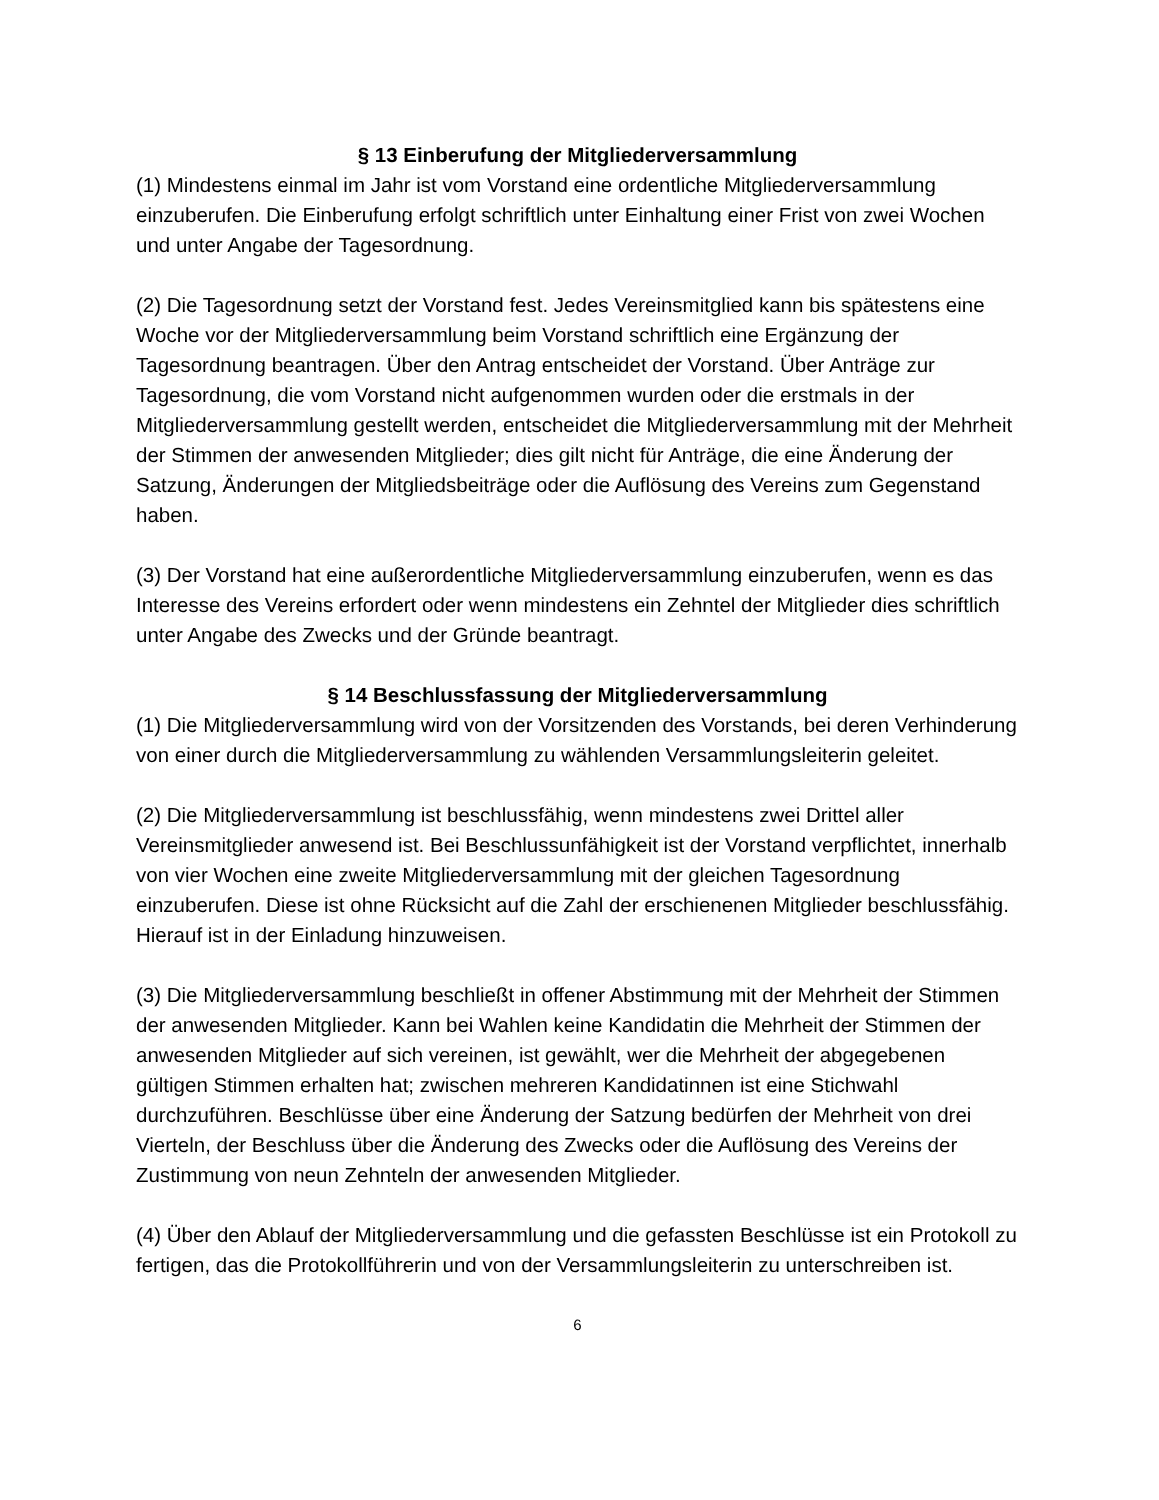§ 13 Einberufung der Mitgliederversammlung
(1) Mindestens einmal im Jahr ist vom Vorstand eine ordentliche Mitgliederversammlung einzuberufen. Die Einberufung erfolgt schriftlich unter Einhaltung einer Frist von zwei Wochen und unter Angabe der Tagesordnung.
(2) Die Tagesordnung setzt der Vorstand fest. Jedes Vereinsmitglied kann bis spätestens eine Woche vor der Mitgliederversammlung beim Vorstand schriftlich eine Ergänzung der Tagesordnung beantragen. Über den Antrag entscheidet der Vorstand. Über Anträge zur Tagesordnung, die vom Vorstand nicht aufgenommen wurden oder die erstmals in der Mitgliederversammlung gestellt werden, entscheidet die Mitgliederversammlung mit der Mehrheit der Stimmen der anwesenden Mitglieder; dies gilt nicht für Anträge, die eine Änderung der Satzung, Änderungen der Mitgliedsbeiträge oder die Auflösung des Vereins zum Gegenstand haben.
(3) Der Vorstand hat eine außerordentliche Mitgliederversammlung einzuberufen, wenn es das Interesse des Vereins erfordert oder wenn mindestens ein Zehntel der Mitglieder dies schriftlich unter Angabe des Zwecks und der Gründe beantragt.
§ 14 Beschlussfassung der Mitgliederversammlung
(1) Die Mitgliederversammlung wird von der Vorsitzenden des Vorstands, bei deren Verhinderung von einer durch die Mitgliederversammlung zu wählenden Versammlungsleiterin geleitet.
(2) Die Mitgliederversammlung ist beschlussfähig, wenn mindestens zwei Drittel aller Vereinsmitglieder anwesend ist. Bei Beschlussunfähigkeit ist der Vorstand verpflichtet, innerhalb von vier Wochen eine zweite Mitgliederversammlung mit der gleichen Tagesordnung einzuberufen. Diese ist ohne Rücksicht auf die Zahl der erschienenen Mitglieder beschlussfähig. Hierauf ist in der Einladung hinzuweisen.
(3) Die Mitgliederversammlung beschließt in offener Abstimmung mit der Mehrheit der Stimmen der anwesenden Mitglieder. Kann bei Wahlen keine Kandidatin die Mehrheit der Stimmen der anwesenden Mitglieder auf sich vereinen, ist gewählt, wer die Mehrheit der abgegebenen gültigen Stimmen erhalten hat; zwischen mehreren Kandidatinnen ist eine Stichwahl durchzuführen. Beschlüsse über eine Änderung der Satzung bedürfen der Mehrheit von drei Vierteln, der Beschluss über die Änderung des Zwecks oder die Auflösung des Vereins der Zustimmung von neun Zehnteln der anwesenden Mitglieder.
(4) Über den Ablauf der Mitgliederversammlung und die gefassten Beschlüsse ist ein Protokoll zu fertigen, das die Protokollführerin und von der Versammlungsleiterin zu unterschreiben ist.
6